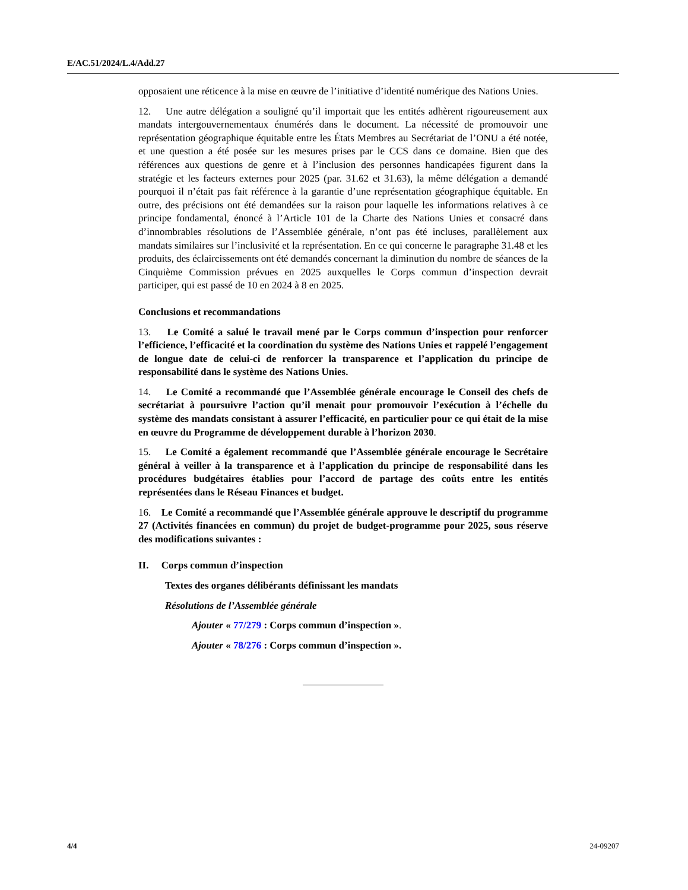E/AC.51/2024/L.4/Add.27
opposaient une réticence à la mise en œuvre de l’initiative d’identité numérique des Nations Unies.
12. Une autre délégation a souligné qu’il importait que les entités adhèrent rigoureusement aux mandats intergouvernementaux énumérés dans le document. La nécessité de promouvoir une représentation géographique équitable entre les États Membres au Secrétariat de l’ONU a été notée, et une question a été posée sur les mesures prises par le CCS dans ce domaine. Bien que des références aux questions de genre et à l’inclusion des personnes handicapées figurent dans la stratégie et les facteurs externes pour 2025 (par. 31.62 et 31.63), la même délégation a demandé pourquoi il n’était pas fait référence à la garantie d’une représentation géographique équitable. En outre, des précisions ont été demandées sur la raison pour laquelle les informations relatives à ce principe fondamental, énoncé à l’Article 101 de la Charte des Nations Unies et consacré dans d’innombrables résolutions de l’Assemblée générale, n’ont pas été incluses, parallèlement aux mandats similaires sur l’inclusivité et la représentation. En ce qui concerne le paragraphe 31.48 et les produits, des éclaircissements ont été demandés concernant la diminution du nombre de séances de la Cinquième Commission prévues en 2025 auxquelles le Corps commun d’inspection devrait participer, qui est passé de 10 en 2024 à 8 en 2025.
Conclusions et recommandations
13. Le Comité a salué le travail mené par le Corps commun d’inspection pour renforcer l’efficience, l’efficacité et la coordination du système des Nations Unies et rappelé l’engagement de longue date de celui-ci de renforcer la transparence et l’application du principe de responsabilité dans le système des Nations Unies.
14. Le Comité a recommandé que l’Assemblée générale encourage le Conseil des chefs de secrétariat à poursuivre l’action qu’il menait pour promouvoir l’exécution à l’échelle du système des mandats consistant à assurer l’efficacité, en particulier pour ce qui était de la mise en œuvre du Programme de développement durable à l’horizon 2030.
15. Le Comité a également recommandé que l’Assemblée générale encourage le Secrétaire général à veiller à la transparence et à l’application du principe de responsabilité dans les procédures budgétaires établies pour l’accord de partage des coûts entre les entités représentées dans le Réseau Finances et budget.
16. Le Comité a recommandé que l’Assemblée générale approuve le descriptif du programme 27 (Activités financées en commun) du projet de budget-programme pour 2025, sous réserve des modifications suivantes :
II. Corps commun d’inspection
Textes des organes délibérants définissant les mandats
Résolutions de l’Assemblée générale
Ajouter « 77/279 : Corps commun d’inspection ».
Ajouter « 78/276 : Corps commun d’inspection ».
4/4 24-09207